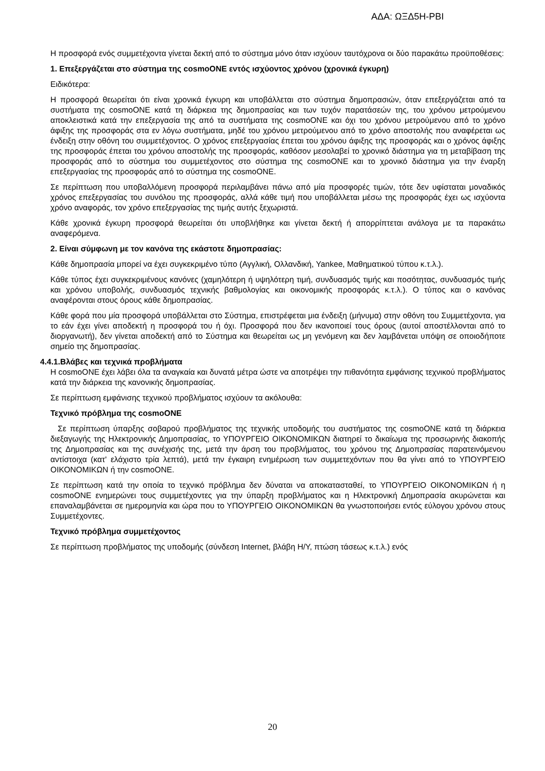ΑΔΑ: ΩΞΔ5Η-ΡΒΙ
Η προσφορά ενός συμμετέχοντα γίνεται δεκτή από το σύστημα μόνο όταν ισχύουν ταυτόχρονα οι δύο παρακάτω προϋποθέσεις:
1. Επεξεργάζεται στο σύστημα της cosmoONE εντός ισχύοντος χρόνου (χρονικά έγκυρη)
Ειδικότερα:
Η προσφορά θεωρείται ότι είναι χρονικά έγκυρη και υποβάλλεται στο σύστημα δημοπρασιών, όταν επεξεργάζεται από τα συστήματα της cosmoONE κατά τη διάρκεια της δημοπρασίας και των τυχόν παρατάσεών της, του χρόνου μετρούμενου αποκλειστικά κατά την επεξεργασία της από τα συστήματα της cosmoONE και όχι του χρόνου μετρούμενου από το χρόνο άφιξης της προσφοράς στα εν λόγω συστήματα, μηδέ του χρόνου μετρούμενου από το χρόνο αποστολής που αναφέρεται ως ένδειξη στην οθόνη του συμμετέχοντος. Ο χρόνος επεξεργασίας έπεται του χρόνου άφιξης της προσφοράς και ο χρόνος άφιξης της προσφοράς έπεται του χρόνου αποστολής της προσφοράς, καθόσον μεσολαβεί το χρονικό διάστημα για τη μεταβίβαση της προσφοράς από το σύστημα του συμμετέχοντος στο σύστημα της cosmoONE και το χρονικό διάστημα για την έναρξη επεξεργασίας της προσφοράς από το σύστημα της cosmoONE.
Σε περίπτωση που υποβαλλόμενη προσφορά περιλαμβάνει πάνω από μία προσφορές τιμών, τότε δεν υφίσταται μοναδικός χρόνος επεξεργασίας του συνόλου της προσφοράς, αλλά κάθε τιμή που υποβάλλεται μέσω της προσφοράς έχει ως ισχύοντα χρόνο αναφοράς, τον χρόνο επεξεργασίας της τιμής αυτής ξεχωριστά.
Κάθε χρονικά έγκυρη προσφορά θεωρείται ότι υποβλήθηκε και γίνεται δεκτή ή απορρίπτεται ανάλογα με τα παρακάτω αναφερόμενα.
2. Είναι σύμφωνη με τον κανόνα της εκάστοτε δημοπρασίας:
Κάθε δημοπρασία μπορεί να έχει συγκεκριμένο τύπο (Αγγλική, Ολλανδική, Yankee, Μαθηματικού τύπου κ.τ.λ.).
Κάθε τύπος έχει συγκεκριμένους κανόνες (χαμηλότερη ή υψηλότερη τιμή, συνδυασμός τιμής και ποσότητας, συνδυασμός τιμής και χρόνου υποβολής, συνδυασμός τεχνικής βαθμολογίας και οικονομικής προσφοράς κ.τ.λ.). Ο τύπος και ο κανόνας αναφέρονται στους όρους κάθε δημοπρασίας.
Κάθε φορά που μία προσφορά υποβάλλεται στο Σύστημα, επιστρέφεται μια ένδειξη (μήνυμα) στην οθόνη του Συμμετέχοντα, για το εάν έχει γίνει αποδεκτή η προσφορά του ή όχι. Προσφορά που δεν ικανοποιεί τους όρους (αυτοί αποστέλλονται από το διοργανωτή), δεν γίνεται αποδεκτή από το Σύστημα και θεωρείται ως μη γενόμενη και δεν λαμβάνεται υπόψη σε οποιοδήποτε σημείο της δημοπρασίας.
4.4.1.Βλάβες και τεχνικά προβλήματα
Η cosmoONE έχει λάβει όλα τα αναγκαία και δυνατά μέτρα ώστε να αποτρέψει την πιθανότητα εμφάνισης τεχνικού προβλήματος κατά την διάρκεια της κανονικής δημοπρασίας.
Σε περίπτωση εμφάνισης τεχνικού προβλήματος ισχύουν τα ακόλουθα:
Τεχνικό πρόβλημα της cosmoONE
Σε περίπτωση ύπαρξης σοβαρού προβλήματος της τεχνικής υποδομής του συστήματος της cosmoONE κατά τη διάρκεια διεξαγωγής της Ηλεκτρονικής Δημοπρασίας, το ΥΠΟΥΡΓΕΙΟ ΟΙΚΟΝΟΜΙΚΩΝ διατηρεί το δικαίωμα της προσωρινής διακοπής της Δημοπρασίας και της συνέχισής της, μετά την άρση του προβλήματος, του χρόνου της Δημοπρασίας παρατεινόμενου αντίστοιχα (κατ' ελάχιστο τρία λεπτά), μετά την έγκαιρη ενημέρωση των συμμετεχόντων που θα γίνει από το ΥΠΟΥΡΓΕΙΟ ΟΙΚΟΝΟΜΙΚΩΝ ή την cosmoONE.
Σε περίπτωση κατά την οποία το τεχνικό πρόβλημα δεν δύναται να αποκατασταθεί, το ΥΠΟΥΡΓΕΙΟ ΟΙΚΟΝΟΜΙΚΩΝ ή η cosmoONE ενημερώνει τους συμμετέχοντες για την ύπαρξη προβλήματος και η Ηλεκτρονική Δημοπρασία ακυρώνεται και επαναλαμβάνεται σε ημερομηνία και ώρα που το ΥΠΟΥΡΓΕΙΟ ΟΙΚΟΝΟΜΙΚΩΝ θα γνωστοποιήσει εντός εύλογου χρόνου στους Συμμετέχοντες.
Τεχνικό πρόβλημα συμμετέχοντος
Σε περίπτωση προβλήματος της υποδομής (σύνδεση Internet, βλάβη Η/Υ, πτώση τάσεως κ.τ.λ.) ενός
20